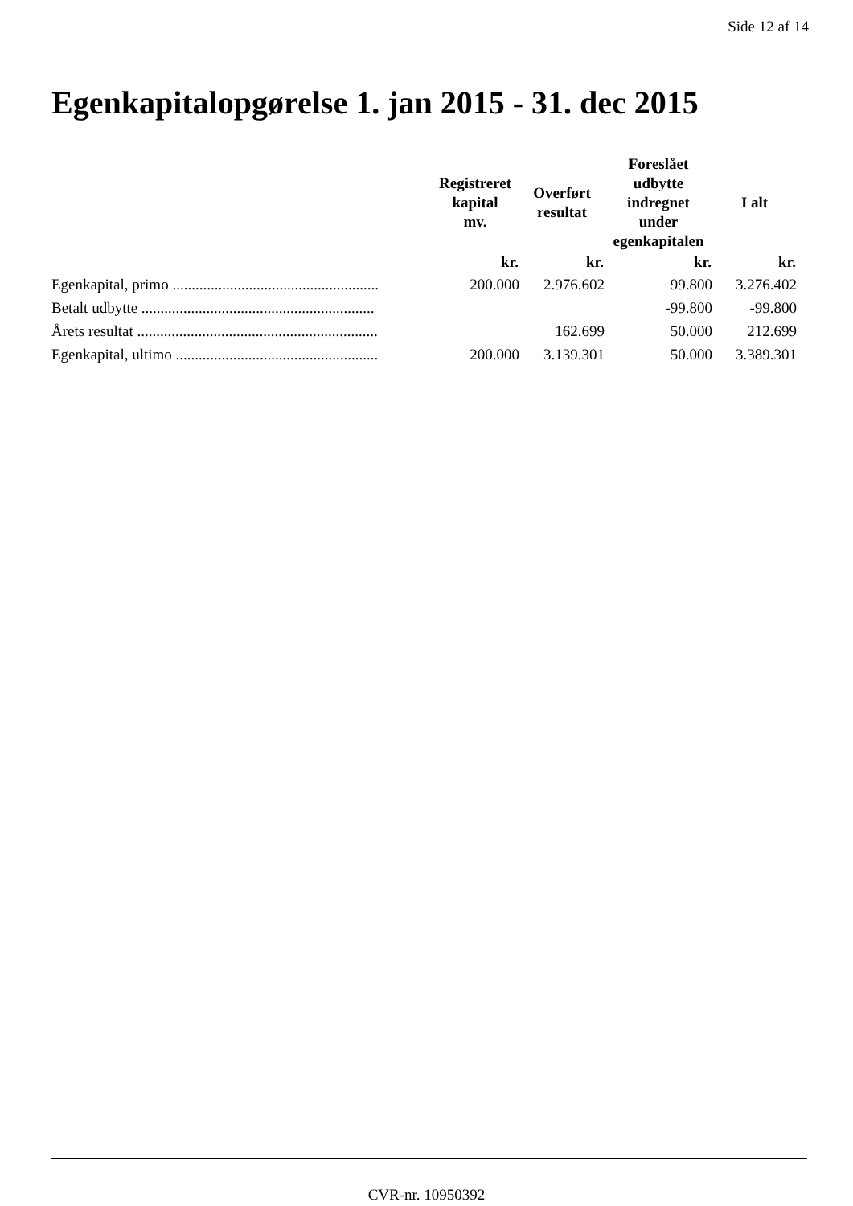Side 12 af 14
Egenkapitalopgørelse 1. jan 2015 - 31. dec 2015
| | Registreret kapital mv. | Overført resultat | Foreslået udbytte indregnet under egenkapitalen | I alt |
| --- | --- | --- | --- | --- |
| | kr. | kr. | kr. | kr. |
| Egenkapital, primo ...................................................... | 200.000 | 2.976.602 | 99.800 | 3.276.402 |
| Betalt udbytte ............................................................. | | | -99.800 | -99.800 |
| Årets resultat ............................................................... | | 162.699 | 50.000 | 212.699 |
| Egenkapital, ultimo ..................................................... | 200.000 | 3.139.301 | 50.000 | 3.389.301 |
CVR-nr. 10950392